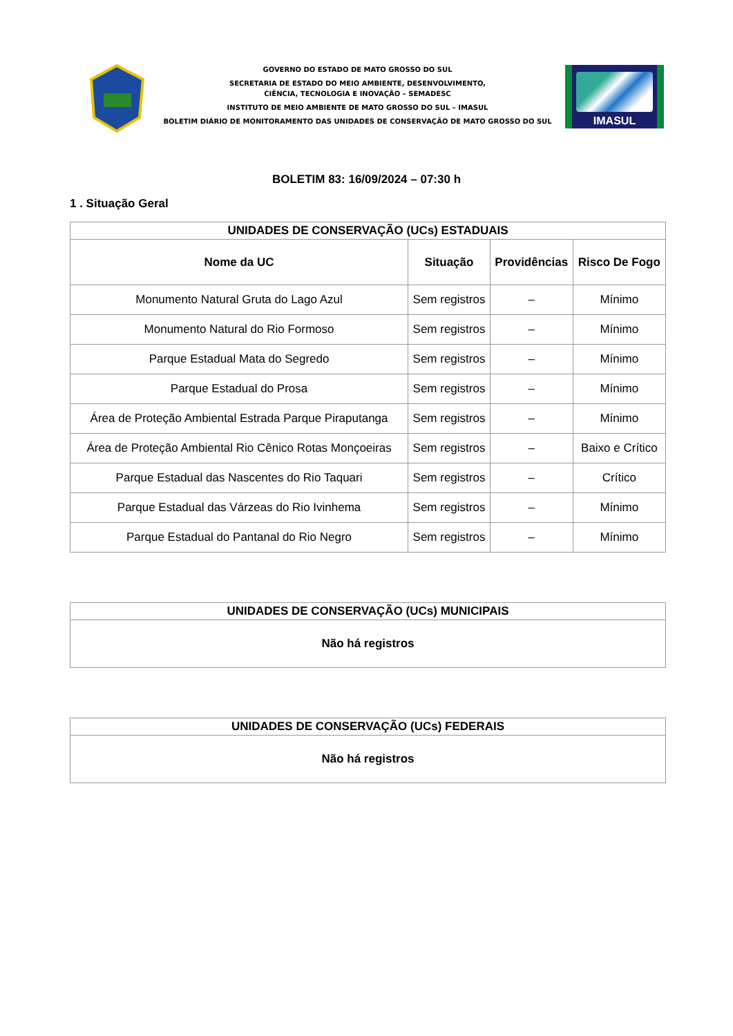GOVERNO DO ESTADO DE MATO GROSSO DO SUL
SECRETARIA DE ESTADO DO MEIO AMBIENTE, DESENVOLVIMENTO,
CIÊNCIA, TECNOLOGIA E INOVAÇÃO – SEMADESC
INSTITUTO DE MEIO AMBIENTE DE MATO GROSSO DO SUL – IMASUL
BOLETIM DIÁRIO DE MONITORAMENTO DAS UNIDADES DE CONSERVAÇÃO DE MATO GROSSO DO SUL
IMASUL
BOLETIM 83: 16/09/2024 – 07:30 h
1 . Situação Geral
| UNIDADES DE CONSERVAÇÃO (UCs) ESTADUAIS | | | |
| --- | --- | --- | --- |
| Nome da UC | Situação | Providências | Risco De Fogo |
| Monumento Natural Gruta do Lago Azul | Sem registros | – | Mínimo |
| Monumento Natural do Rio Formoso | Sem registros | – | Mínimo |
| Parque Estadual Mata do Segredo | Sem registros | – | Mínimo |
| Parque Estadual do Prosa | Sem registros | – | Mínimo |
| Área de Proteção Ambiental Estrada Parque Piraputanga | Sem registros | – | Mínimo |
| Área de Proteção Ambiental Rio Cênico Rotas Monçoeiras | Sem registros | – | Baixo e Crítico |
| Parque Estadual das Nascentes do Rio Taquari | Sem registros | – | Crítico |
| Parque Estadual das Várzeas do Rio Ivinhema | Sem registros | – | Mínimo |
| Parque Estadual do Pantanal do Rio Negro | Sem registros | – | Mínimo |
| UNIDADES DE CONSERVAÇÃO (UCs) MUNICIPAIS |
| --- |
| Não há registros |
| UNIDADES DE CONSERVAÇÃO (UCs) FEDERAIS |
| --- |
| Não há registros |